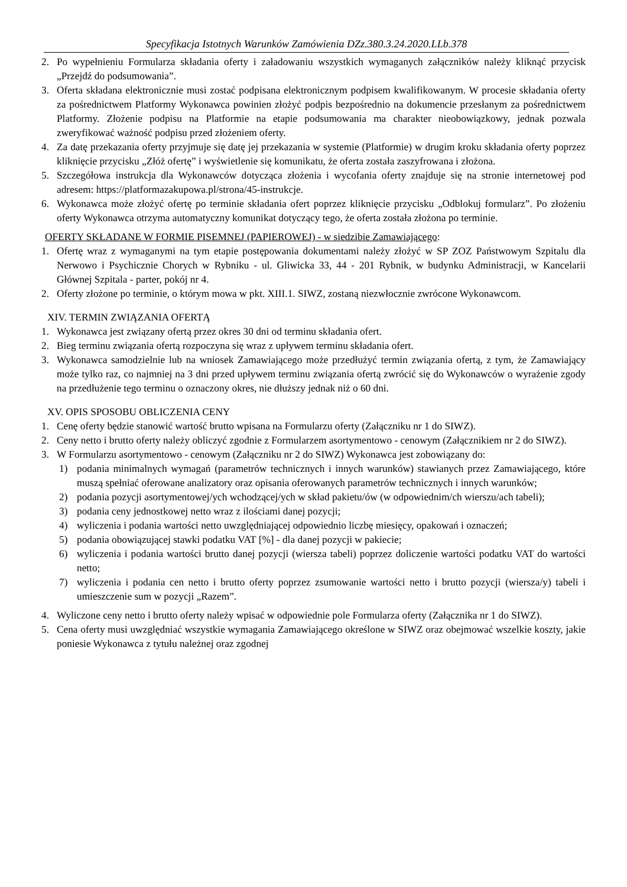Specyfikacja Istotnych Warunków Zamówienia DZz.380.3.24.2020.LLb.378
2. Po wypełnieniu Formularza składania oferty i załadowaniu wszystkich wymaganych załączników należy kliknąć przycisk „Przejdź do podsumowania”.
3. Oferta składana elektronicznie musi zostać podpisana elektronicznym podpisem kwalifikowanym. W procesie składania oferty za pośrednictwem Platformy Wykonawca powinien złożyć podpis bezpośrednio na dokumencie przesłanym za pośrednictwem Platformy. Złożenie podpisu na Platformie na etapie podsumowania ma charakter nieobowiązkowy, jednak pozwala zweryfikować ważność podpisu przed złożeniem oferty.
4. Za datę przekazania oferty przyjmuje się datę jej przekazania w systemie (Platformie) w drugim kroku składania oferty poprzez kliknięcie przycisku „Złóż ofertę” i wyświetlenie się komunikatu, że oferta została zaszyfrowana i złożona.
5. Szczegółowa instrukcja dla Wykonawców dotycząca złożenia i wycofania oferty znajduje się na stronie internetowej pod adresem: https://platformazakupowa.pl/strona/45-instrukcje.
6. Wykonawca może złożyć ofertę po terminie składania ofert poprzez kliknięcie przycisku „Odblokuj formularz”. Po złożeniu oferty Wykonawca otrzyma automatyczny komunikat dotyczący tego, że oferta została złożona po terminie.
OFERTY SKŁADANE W FORMIE PISEMNEJ (PAPIEROWEJ) - w siedzibie Zamawiającego:
1. Ofertę wraz z wymaganymi na tym etapie postępowania dokumentami należy złożyć w SP ZOZ Państwowym Szpitalu dla Nerwowo i Psychicznie Chorych w Rybniku - ul. Gliwicka 33, 44 - 201 Rybnik, w budynku Administracji, w Kancelarii Głównej Szpitala - parter, pokój nr 4.
2. Oferty złożone po terminie, o którym mowa w pkt. XIII.1. SIWZ, zostaną niezwłocznie zwrócone Wykonawcom.
XIV. TERMIN ZWIĄZANIA OFERTĄ
1. Wykonawca jest związany ofertą przez okres 30 dni od terminu składania ofert.
2. Bieg terminu związania ofertą rozpoczyna się wraz z upływem terminu składania ofert.
3. Wykonawca samodzielnie lub na wniosek Zamawiającego może przedłużyć termin związania ofertą, z tym, że Zamawiający może tylko raz, co najmniej na 3 dni przed upływem terminu związania ofertą zwrócić się do Wykonawców o wyrażenie zgody na przedłużenie tego terminu o oznaczony okres, nie dłuższy jednak niż o 60 dni.
XV. OPIS SPOSOBU OBLICZENIA CENY
1. Cenę oferty będzie stanowić wartość brutto wpisana na Formularzu oferty (Załączniku nr 1 do SIWZ).
2. Ceny netto i brutto oferty należy obliczyć zgodnie z Formularzem asortymentowo - cenowym (Załącznikiem nr 2 do SIWZ).
3. W Formularzu asortymentowo - cenowym (Załączniku nr 2 do SIWZ) Wykonawca jest zobowiązany do:
1) podania minimalnych wymagań (parametrów technicznych i innych warunków) stawianych przez Zamawiającego, które muszą spełniać oferowane analizatory oraz opisania oferowanych parametrów technicznych i innych warunków;
2) podania pozycji asortymentowej/ych wchodzącej/ych w skład pakietu/ów (w odpowiednim/ch wierszu/ach tabeli);
3) podania ceny jednostkowej netto wraz z ilościami danej pozycji;
4) wyliczenia i podania wartości netto uwzględniającej odpowiednio liczbę miesięcy, opakowań i oznaczeń;
5) podania obowiązującej stawki podatku VAT [%] - dla danej pozycji w pakiecie;
6) wyliczenia i podania wartości brutto danej pozycji (wiersza tabeli) poprzez doliczenie wartości podatku VAT do wartości netto;
7) wyliczenia i podania cen netto i brutto oferty poprzez zsumowanie wartości netto i brutto pozycji (wiersza/y) tabeli i umieszczenie sum w pozycji „Razem”.
4. Wyliczone ceny netto i brutto oferty należy wpisać w odpowiednie pole Formularza oferty (Załącznika nr 1 do SIWZ).
5. Cena oferty musi uwzględniać wszystkie wymagania Zamawiającego określone w SIWZ oraz obejmować wszelkie koszty, jakie poniesie Wykonawca z tytułu należnej oraz zgodnej